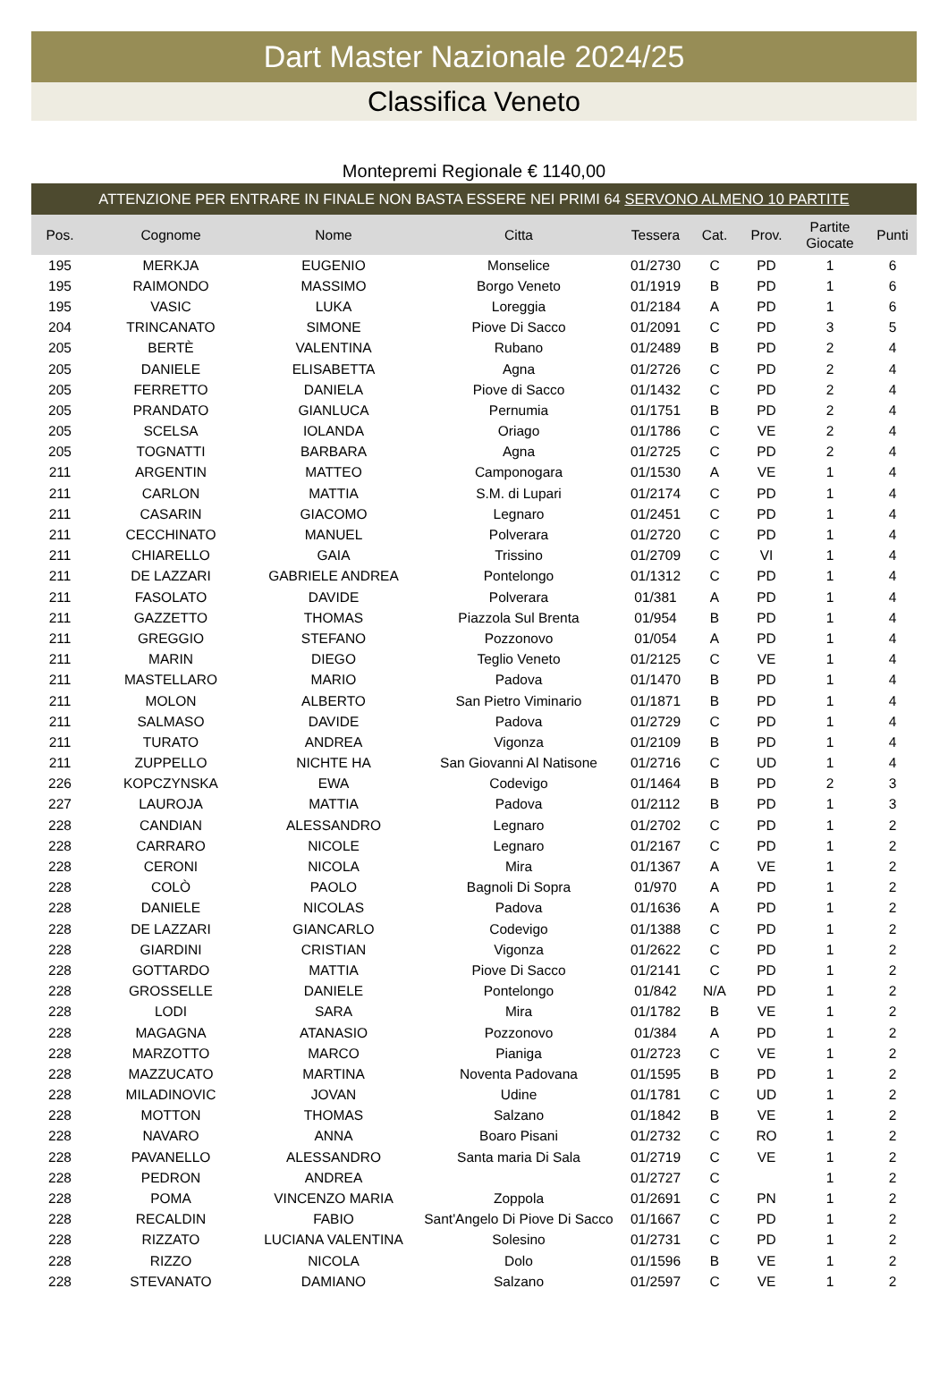Dart Master Nazionale 2024/25
Classifica Veneto
Montepremi Regionale € 1140,00
ATTENZIONE PER ENTRARE IN FINALE NON BASTA ESSERE NEI PRIMI 64 SERVONO ALMENO 10 PARTITE
| Pos. | Cognome | Nome | Citta | Tessera | Cat. | Prov. | Partite Giocate | Punti |
| --- | --- | --- | --- | --- | --- | --- | --- | --- |
| 195 | MERKJA | EUGENIO | Monselice | 01/2730 | C | PD | 1 | 6 |
| 195 | RAIMONDO | MASSIMO | Borgo Veneto | 01/1919 | B | PD | 1 | 6 |
| 195 | VASIC | LUKA | Loreggia | 01/2184 | A | PD | 1 | 6 |
| 204 | TRINCANATO | SIMONE | Piove Di Sacco | 01/2091 | C | PD | 3 | 5 |
| 205 | BERTÈ | VALENTINA | Rubano | 01/2489 | B | PD | 2 | 4 |
| 205 | DANIELE | ELISABETTA | Agna | 01/2726 | C | PD | 2 | 4 |
| 205 | FERRETTO | DANIELA | Piove di Sacco | 01/1432 | C | PD | 2 | 4 |
| 205 | PRANDATO | GIANLUCA | Pernumia | 01/1751 | B | PD | 2 | 4 |
| 205 | SCELSA | IOLANDA | Oriago | 01/1786 | C | VE | 2 | 4 |
| 205 | TOGNATTI | BARBARA | Agna | 01/2725 | C | PD | 2 | 4 |
| 211 | ARGENTIN | MATTEO | Camponogara | 01/1530 | A | VE | 1 | 4 |
| 211 | CARLON | MATTIA | S.M. di Lupari | 01/2174 | C | PD | 1 | 4 |
| 211 | CASARIN | GIACOMO | Legnaro | 01/2451 | C | PD | 1 | 4 |
| 211 | CECCHINATO | MANUEL | Polverara | 01/2720 | C | PD | 1 | 4 |
| 211 | CHIARELLO | GAIA | Trissino | 01/2709 | C | VI | 1 | 4 |
| 211 | DE LAZZARI | GABRIELE ANDREA | Pontelongo | 01/1312 | C | PD | 1 | 4 |
| 211 | FASOLATO | DAVIDE | Polverara | 01/381 | A | PD | 1 | 4 |
| 211 | GAZZETTO | THOMAS | Piazzola Sul Brenta | 01/954 | B | PD | 1 | 4 |
| 211 | GREGGIO | STEFANO | Pozzonovo | 01/054 | A | PD | 1 | 4 |
| 211 | MARIN | DIEGO | Teglio Veneto | 01/2125 | C | VE | 1 | 4 |
| 211 | MASTELLARO | MARIO | Padova | 01/1470 | B | PD | 1 | 4 |
| 211 | MOLON | ALBERTO | San Pietro Viminario | 01/1871 | B | PD | 1 | 4 |
| 211 | SALMASO | DAVIDE | Padova | 01/2729 | C | PD | 1 | 4 |
| 211 | TURATO | ANDREA | Vigonza | 01/2109 | B | PD | 1 | 4 |
| 211 | ZUPPELLO | NICHTE HA | San Giovanni Al Natisone | 01/2716 | C | UD | 1 | 4 |
| 226 | KOPCZYNSKA | EWA | Codevigo | 01/1464 | B | PD | 2 | 3 |
| 227 | LAUROJA | MATTIA | Padova | 01/2112 | B | PD | 1 | 3 |
| 228 | CANDIAN | ALESSANDRO | Legnaro | 01/2702 | C | PD | 1 | 2 |
| 228 | CARRARO | NICOLE | Legnaro | 01/2167 | C | PD | 1 | 2 |
| 228 | CERONI | NICOLA | Mira | 01/1367 | A | VE | 1 | 2 |
| 228 | COLÒ | PAOLO | Bagnoli Di Sopra | 01/970 | A | PD | 1 | 2 |
| 228 | DANIELE | NICOLAS | Padova | 01/1636 | A | PD | 1 | 2 |
| 228 | DE LAZZARI | GIANCARLO | Codevigo | 01/1388 | C | PD | 1 | 2 |
| 228 | GIARDINI | CRISTIAN | Vigonza | 01/2622 | C | PD | 1 | 2 |
| 228 | GOTTARDO | MATTIA | Piove Di Sacco | 01/2141 | C | PD | 1 | 2 |
| 228 | GROSSELLE | DANIELE | Pontelongo | 01/842 | N/A | PD | 1 | 2 |
| 228 | LODI | SARA | Mira | 01/1782 | B | VE | 1 | 2 |
| 228 | MAGAGNA | ATANASIO | Pozzonovo | 01/384 | A | PD | 1 | 2 |
| 228 | MARZOTTO | MARCO | Pianiga | 01/2723 | C | VE | 1 | 2 |
| 228 | MAZZUCATO | MARTINA | Noventa Padovana | 01/1595 | B | PD | 1 | 2 |
| 228 | MILADINOVIC | JOVAN | Udine | 01/1781 | C | UD | 1 | 2 |
| 228 | MOTTON | THOMAS | Salzano | 01/1842 | B | VE | 1 | 2 |
| 228 | NAVARO | ANNA | Boaro Pisani | 01/2732 | C | RO | 1 | 2 |
| 228 | PAVANELLO | ALESSANDRO | Santa maria Di Sala | 01/2719 | C | VE | 1 | 2 |
| 228 | PEDRON | ANDREA | | 01/2727 | C | | 1 | 2 |
| 228 | POMA | VINCENZO MARIA | Zoppola | 01/2691 | C | PN | 1 | 2 |
| 228 | RECALDIN | FABIO | Sant'Angelo Di Piove Di Sacco | 01/1667 | C | PD | 1 | 2 |
| 228 | RIZZATO | LUCIANA VALENTINA | Solesino | 01/2731 | C | PD | 1 | 2 |
| 228 | RIZZO | NICOLA | Dolo | 01/1596 | B | VE | 1 | 2 |
| 228 | STEVANATO | DAMIANO | Salzano | 01/2597 | C | VE | 1 | 2 |